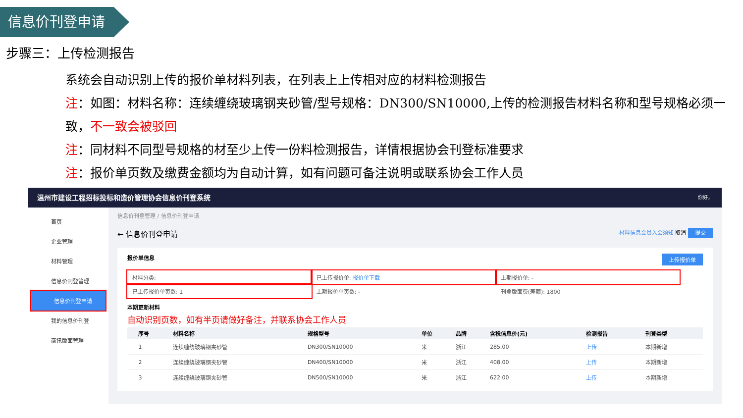信息价刊登申请
步骤三：上传检测报告
系统会自动识别上传的报价单材料列表，在列表上上传相对应的材料检测报告
注：如图：材料名称：连续缠绕玻璃钢夹砂管/型号规格：DN300/SN10000,上传的检测报告材料名称和型号规格必须一致，不一致会被驳回
注：同材料不同型号规格的材至少上传一份料检测报告，详情根据协会刊登标准要求
注：报价单页数及缴费金额均为自动计算，如有问题可备注说明或联系协会工作人员
温州市建设工程招标投标和造价管理协会信息价刊登系统 你好，
首页
企业管理
材料管理
信息价刊登管理
信息价刊登申请
我的信息价刊登
商讯版面管理
信息价刊登管理 / 信息价刊登申请
← 信息价刊登申请 材料信息会员入会须知 取消 提交
报价单信息 上传报价单
材料分类:
已上传报价单: 报价单下载
上期报价单: -
已上传报价单页数: 1
上期报价单页数: -
刊登版面费(差额): 1800
本期更新材料
自动识别页数，如有半页请做好备注，并联系协会工作人员
| | 序号 | 材料名称 | 规格型号 | 单位 | 品牌 | 含税信息价(元) | 检测报告 | 刊登类型 |
| --- | --- | --- | --- | --- | --- | --- | --- | --- |
| | 1 | 连续缠绕玻璃钢夹砂管 | DN300/SN10000 | 米 | 浙江 | 285.00 | 上传 | 本期新增 |
| | 2 | 连续缠绕玻璃钢夹砂管 | DN400/SN10000 | 米 | 浙江 | 408.00 | 上传 | 本期新增 |
| | 3 | 连续缠绕玻璃钢夹砂管 | DN500/SN10000 | 米 | 浙江 | 622.00 | 上传 | 本期新增 |